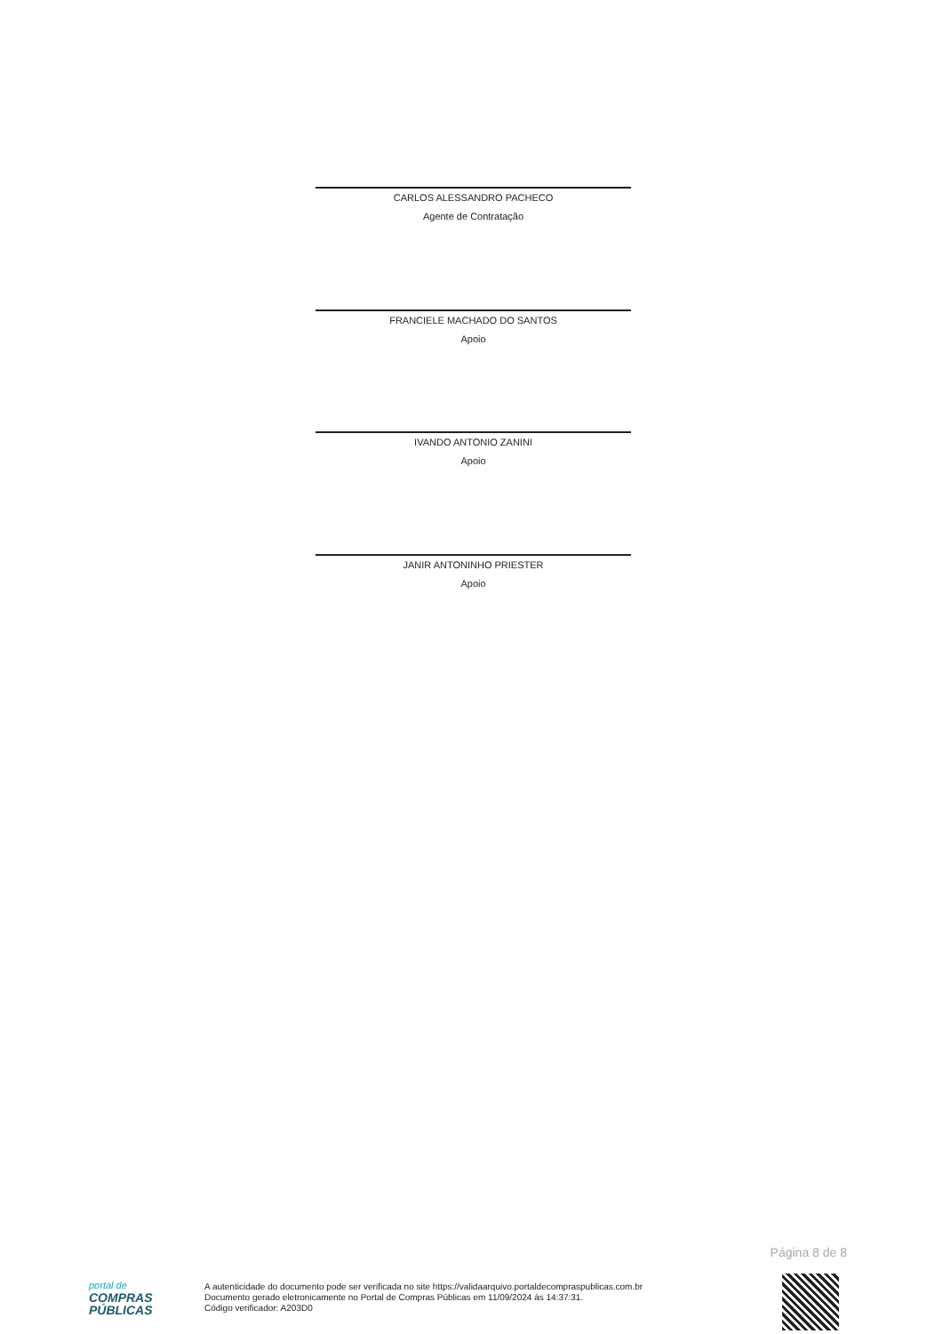CARLOS ALESSANDRO PACHECO
Agente de Contratação
FRANCIELE MACHADO DO SANTOS
Apoio
IVANDO ANTONIO ZANINI
Apoio
JANIR ANTONINHO PRIESTER
Apoio
Página 8 de 8
portal de
COMPRAS
PÚBLICAS
A autenticidade do documento pode ser verificada no site https://validaarquivo.portaldecompraspublicas.com.br
Documento gerado eletronicamente no Portal de Compras Públicas em 11/09/2024 às 14:37:31.
Código verificador: A203D0